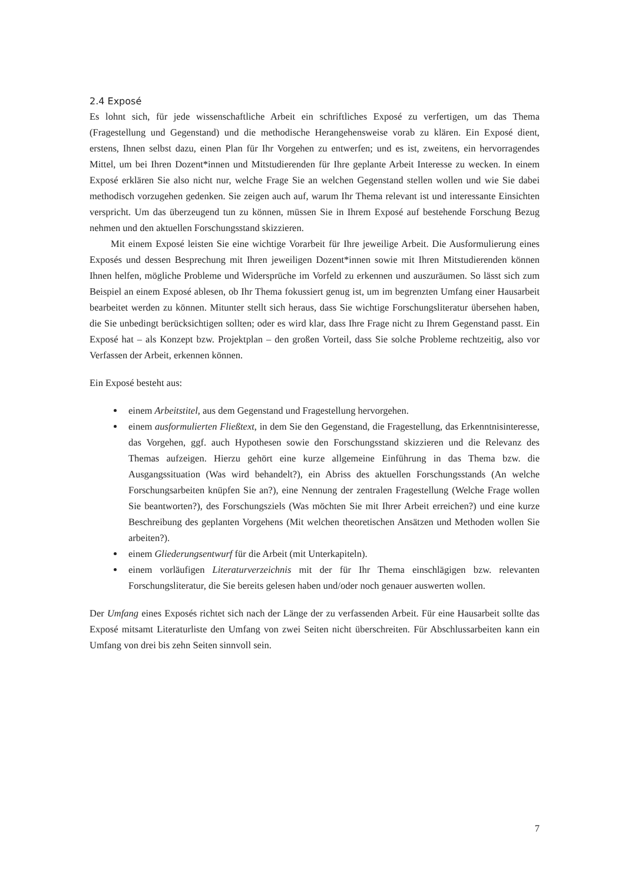2.4 Exposé
Es lohnt sich, für jede wissenschaftliche Arbeit ein schriftliches Exposé zu verfertigen, um das Thema (Fragestellung und Gegenstand) und die methodische Herangehensweise vorab zu klären. Ein Exposé dient, erstens, Ihnen selbst dazu, einen Plan für Ihr Vorgehen zu entwerfen; und es ist, zweitens, ein hervorragendes Mittel, um bei Ihren Dozent*innen und Mitstudierenden für Ihre geplante Arbeit Interesse zu wecken. In einem Exposé erklären Sie also nicht nur, welche Frage Sie an welchen Gegenstand stellen wollen und wie Sie dabei methodisch vorzugehen gedenken. Sie zeigen auch auf, warum Ihr Thema relevant ist und interessante Einsichten verspricht. Um das überzeugend tun zu können, müssen Sie in Ihrem Exposé auf bestehende Forschung Bezug nehmen und den aktuellen Forschungsstand skizzieren.
Mit einem Exposé leisten Sie eine wichtige Vorarbeit für Ihre jeweilige Arbeit. Die Ausformulierung eines Exposés und dessen Besprechung mit Ihren jeweiligen Dozent*innen sowie mit Ihren Mitstudierenden können Ihnen helfen, mögliche Probleme und Widersprüche im Vorfeld zu erkennen und auszuräumen. So lässt sich zum Beispiel an einem Exposé ablesen, ob Ihr Thema fokussiert genug ist, um im begrenzten Umfang einer Hausarbeit bearbeitet werden zu können. Mitunter stellt sich heraus, dass Sie wichtige Forschungsliteratur übersehen haben, die Sie unbedingt berücksichtigen sollten; oder es wird klar, dass Ihre Frage nicht zu Ihrem Gegenstand passt. Ein Exposé hat – als Konzept bzw. Projektplan – den großen Vorteil, dass Sie solche Probleme rechtzeitig, also vor Verfassen der Arbeit, erkennen können.
Ein Exposé besteht aus:
einem Arbeitstitel, aus dem Gegenstand und Fragestellung hervorgehen.
einem ausformulierten Fließtext, in dem Sie den Gegenstand, die Fragestellung, das Erkenntnisinteresse, das Vorgehen, ggf. auch Hypothesen sowie den Forschungsstand skizzieren und die Relevanz des Themas aufzeigen. Hierzu gehört eine kurze allgemeine Einführung in das Thema bzw. die Ausgangssituation (Was wird behandelt?), ein Abriss des aktuellen Forschungsstands (An welche Forschungsarbeiten knüpfen Sie an?), eine Nennung der zentralen Fragestellung (Welche Frage wollen Sie beantworten?), des Forschungsziels (Was möchten Sie mit Ihrer Arbeit erreichen?) und eine kurze Beschreibung des geplanten Vorgehens (Mit welchen theoretischen Ansätzen und Methoden wollen Sie arbeiten?).
einem Gliederungsentwurf für die Arbeit (mit Unterkapiteln).
einem vorläufigen Literaturverzeichnis mit der für Ihr Thema einschlägigen bzw. relevanten Forschungsliteratur, die Sie bereits gelesen haben und/oder noch genauer auswerten wollen.
Der Umfang eines Exposés richtet sich nach der Länge der zu verfassenden Arbeit. Für eine Hausarbeit sollte das Exposé mitsamt Literaturliste den Umfang von zwei Seiten nicht überschreiten. Für Abschlussarbeiten kann ein Umfang von drei bis zehn Seiten sinnvoll sein.
7